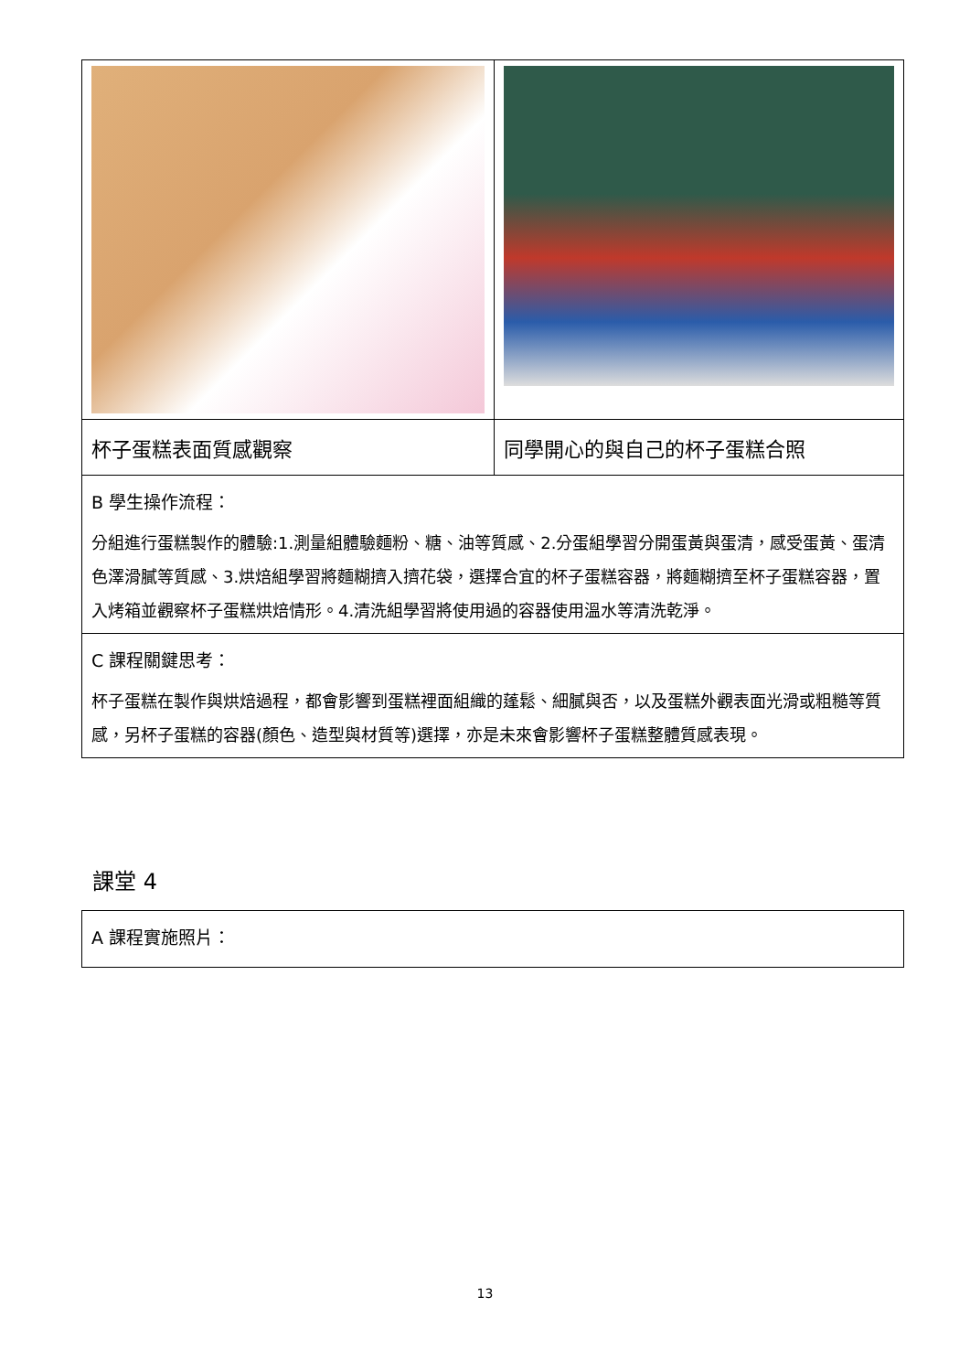| 杯子蛋糕表面質感觀察 | 同學開心的與自己的杯子蛋糕合照 |
| B 學生操作流程： 分組進行蛋糕製作的體驗:1.測量組體驗麵粉、糖、油等質感、2.分蛋組學習分開蛋黃與蛋清，感受蛋黃、蛋清色澤滑膩等質感、3.烘焙組學習將麵糊擠入擠花袋，選擇合宜的杯子蛋糕容器，將麵糊擠至杯子蛋糕容器，置入烤箱並觀察杯子蛋糕烘焙情形。4.清洗組學習將使用過的容器使用溫水等清洗乾淨。 | |
| C 課程關鍵思考： 杯子蛋糕在製作與烘焙過程，都會影響到蛋糕裡面組織的蓬鬆、細膩與否，以及蛋糕外觀表面光滑或粗糙等質感，另杯子蛋糕的容器(顏色、造型與材質等)選擇，亦是未來會影響杯子蛋糕整體質感表現。 | |
課堂 4
| A 課程實施照片： |
13